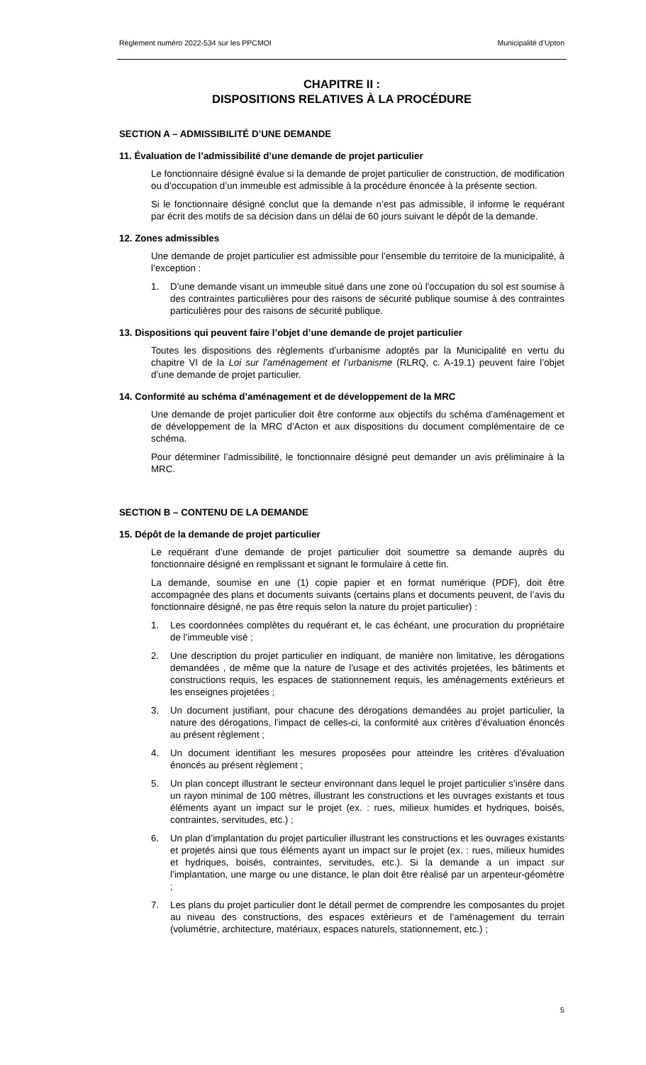Règlement numéro 2022-534 sur les PPCMOI Municipalité d’Upton
CHAPITRE II :
DISPOSITIONS RELATIVES À LA PROCÉDURE
SECTION A – ADMISSIBILITÉ D’UNE DEMANDE
11. Évaluation de l’admissibilité d’une demande de projet particulier
Le fonctionnaire désigné évalue si la demande de projet particulier de construction, de modification ou d’occupation d’un immeuble est admissible à la procédure énoncée à la présente section.
Si le fonctionnaire désigné conclut que la demande n’est pas admissible, il informe le requérant par écrit des motifs de sa décision dans un délai de 60 jours suivant le dépôt de la demande.
12. Zones admissibles
Une demande de projet particulier est admissible pour l’ensemble du territoire de la municipalité, à l’exception :
1. D’une demande visant un immeuble situé dans une zone où l'occupation du sol est soumise à des contraintes particulières pour des raisons de sécurité publique soumise à des contraintes particulières pour des raisons de sécurité publique.
13. Dispositions qui peuvent faire l’objet d’une demande de projet particulier
Toutes les dispositions des règlements d’urbanisme adoptés par la Municipalité en vertu du chapitre VI de la Loi sur l’aménagement et l’urbanisme (RLRQ, c. A-19.1) peuvent faire l’objet d’une demande de projet particulier.
14. Conformité au schéma d’aménagement et de développement de la MRC
Une demande de projet particulier doit être conforme aux objectifs du schéma d’aménagement et de développement de la MRC d’Acton et aux dispositions du document complémentaire de ce schéma.
Pour déterminer l’admissibilité, le fonctionnaire désigné peut demander un avis préliminaire à la MRC.
SECTION B – CONTENU DE LA DEMANDE
15. Dépôt de la demande de projet particulier
Le requérant d’une demande de projet particulier doit soumettre sa demande auprès du fonctionnaire désigné en remplissant et signant le formulaire à cette fin.
La demande, soumise en une (1) copie papier et en format numérique (PDF), doit être accompagnée des plans et documents suivants (certains plans et documents peuvent, de l’avis du fonctionnaire désigné, ne pas être requis selon la nature du projet particulier) :
1. Les coordonnées complètes du requérant et, le cas échéant, une procuration du propriétaire de l’immeuble visé ;
2. Une description du projet particulier en indiquant, de manière non limitative, les dérogations demandées , de même que la nature de l’usage et des activités projetées, les bâtiments et constructions requis, les espaces de stationnement requis, les aménagements extérieurs et les enseignes projetées ;
3. Un document justifiant, pour chacune des dérogations demandées au projet particulier, la nature des dérogations, l’impact de celles-ci, la conformité aux critères d’évaluation énoncés au présent règlement ;
4. Un document identifiant les mesures proposées pour atteindre les critères d’évaluation énoncés au présent règlement ;
5. Un plan concept illustrant le secteur environnant dans lequel le projet particulier s’insère dans un rayon minimal de 100 mètres, illustrant les constructions et les ouvrages existants et tous éléments ayant un impact sur le projet (ex. : rues, milieux humides et hydriques, boisés, contraintes, servitudes, etc.) ;
6. Un plan d’implantation du projet particulier illustrant les constructions et les ouvrages existants et projetés ainsi que tous éléments ayant un impact sur le projet (ex. : rues, milieux humides et hydriques, boisés, contraintes, servitudes, etc.). Si la demande a un impact sur l’implantation, une marge ou une distance, le plan doit être réalisé par un arpenteur-géomètre ;
7. Les plans du projet particulier dont le détail permet de comprendre les composantes du projet au niveau des constructions, des espaces extérieurs et de l’aménagement du terrain (volumétrie, architecture, matériaux, espaces naturels, stationnement, etc.) ;
5